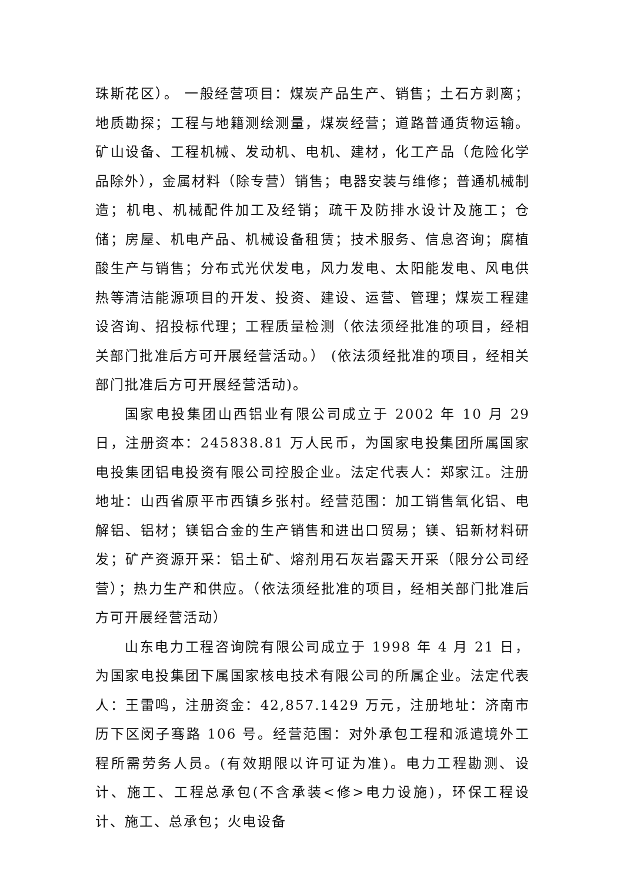珠斯花区）。 一般经营项目：煤炭产品生产、销售；土石方剥离；地质勘探；工程与地籍测绘测量，煤炭经营；道路普通货物运输。矿山设备、工程机械、发动机、电机、建材，化工产品（危险化学品除外），金属材料（除专营）销售；电器安装与维修；普通机械制造；机电、机械配件加工及经销；疏干及防排水设计及施工；仓储；房屋、机电产品、机械设备租赁；技术服务、信息咨询；腐植酸生产与销售；分布式光伏发电，风力发电、太阳能发电、风电供热等清洁能源项目的开发、投资、建设、运营、管理；煤炭工程建设咨询、招投标代理；工程质量检测（依法须经批准的项目，经相关部门批准后方可开展经营活动。） (依法须经批准的项目，经相关部门批准后方可开展经营活动)。
国家电投集团山西铝业有限公司成立于 2002 年 10 月 29 日，注册资本：245838.81 万人民币，为国家电投集团所属国家电投集团铝电投资有限公司控股企业。法定代表人：郑家江。注册地址：山西省原平市西镇乡张村。经营范围：加工销售氧化铝、电解铝、铝材；镁铝合金的生产销售和进出口贸易；镁、铝新材料研发；矿产资源开采：铝土矿、熔剂用石灰岩露天开采（限分公司经营）；热力生产和供应。（依法须经批准的项目，经相关部门批准后方可开展经营活动）
山东电力工程咨询院有限公司成立于 1998 年 4 月 21 日，为国家电投集团下属国家核电技术有限公司的所属企业。法定代表人：王雷鸣，注册资金：42,857.1429 万元，注册地址：济南市历下区闵子骞路 106 号。经营范围：对外承包工程和派遣境外工程所需劳务人员。(有效期限以许可证为准)。电力工程勘测、设计、施工、工程总承包(不含承装<修>电力设施)，环保工程设计、施工、总承包；火电设备